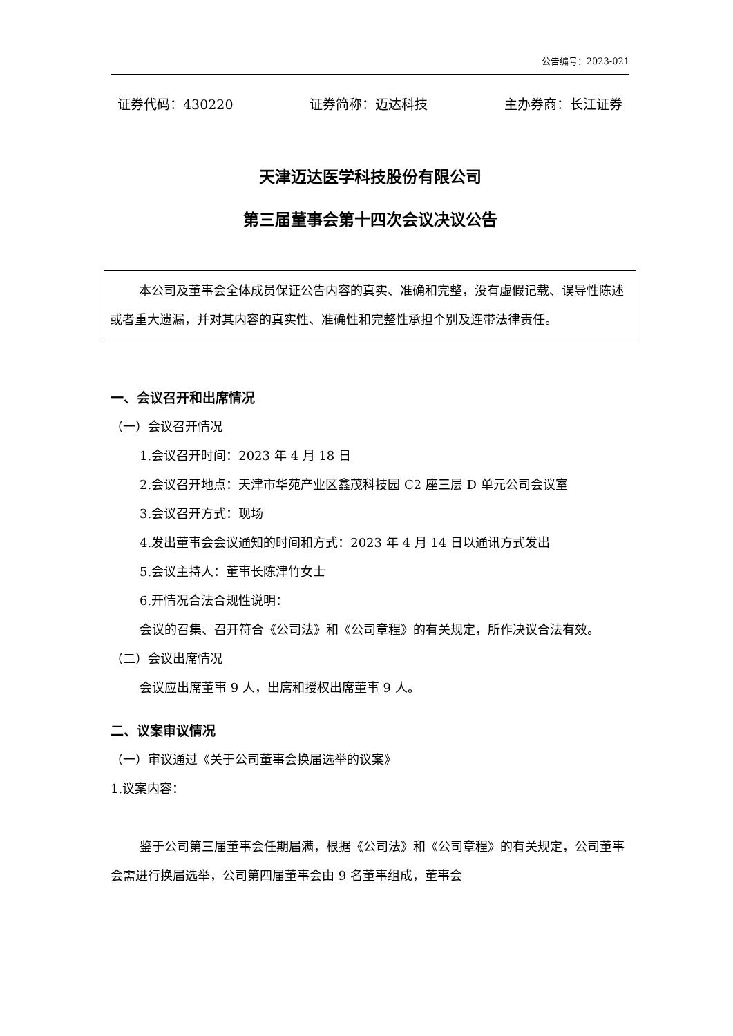公告编号：2023-021
证券代码：430220 证券简称：迈达科技 主办券商：长江证券
天津迈达医学科技股份有限公司
第三届董事会第十四次会议决议公告
本公司及董事会全体成员保证公告内容的真实、准确和完整，没有虚假记载、误导性陈述或者重大遗漏，并对其内容的真实性、准确性和完整性承担个别及连带法律责任。
一、会议召开和出席情况
（一）会议召开情况
1.会议召开时间：2023 年 4 月 18 日
2.会议召开地点：天津市华苑产业区鑫茂科技园 C2 座三层 D 单元公司会议室
3.会议召开方式：现场
4.发出董事会会议通知的时间和方式：2023 年 4 月 14 日以通讯方式发出
5.会议主持人：董事长陈津竹女士
6.开情况合法合规性说明：
会议的召集、召开符合《公司法》和《公司章程》的有关规定，所作决议合法有效。
（二）会议出席情况
会议应出席董事 9 人，出席和授权出席董事 9 人。
二、议案审议情况
（一）审议通过《关于公司董事会换届选举的议案》
1.议案内容：
鉴于公司第三届董事会任期届满，根据《公司法》和《公司章程》的有关规定，公司董事会需进行换届选举，公司第四届董事会由 9 名董事组成，董事会